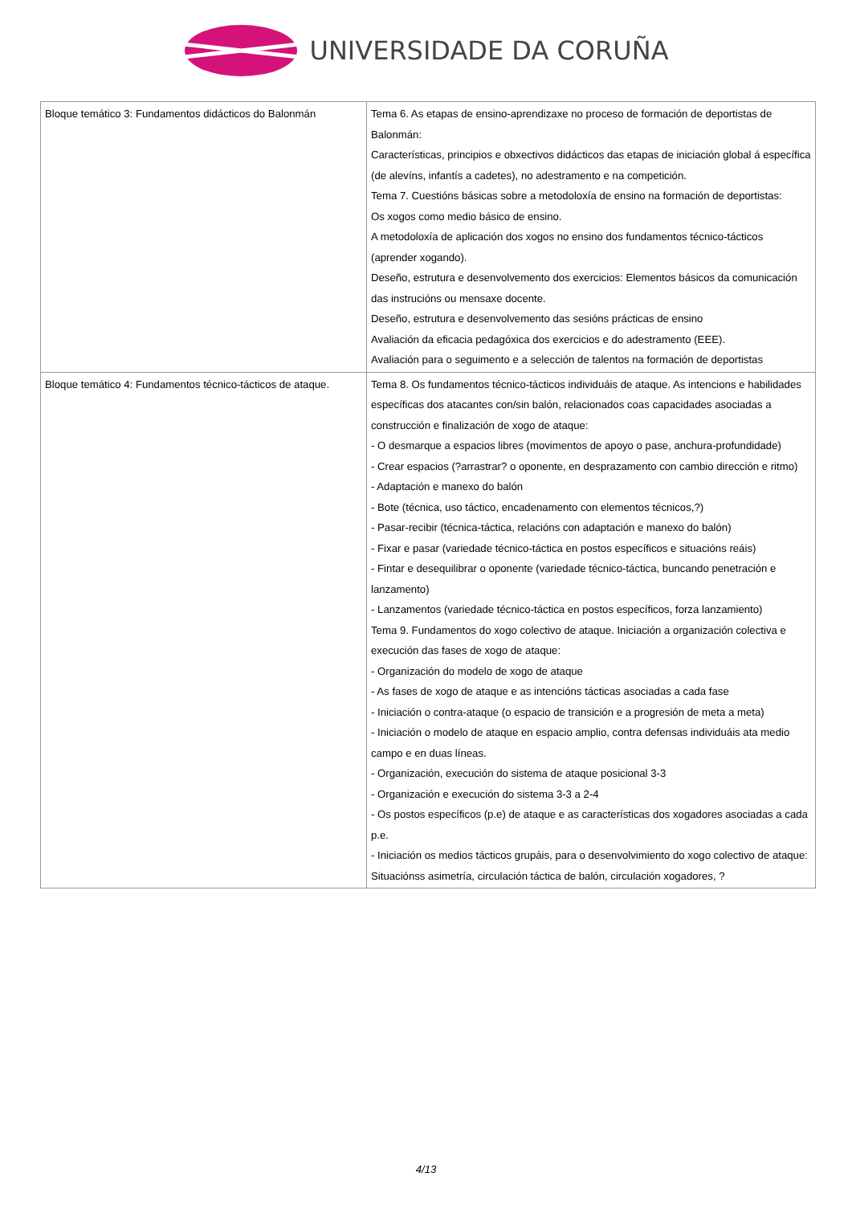UNIVERSIDADE DA CORUÑA
| Bloque temático 3: Fundamentos didácticos do Balonmán | Tema 6. As etapas de ensino-aprendizaxe no proceso de formación de deportistas de Balonmán: Características, principios e obxectivos didácticos das etapas de iniciación global á específica (de alevíns, infantís a cadetes), no adestramento e na competición. Tema 7. Cuestións básicas sobre a metodoloxía de ensino na formación de deportistas: Os xogos como medio básico de ensino. A metodoloxía de aplicación dos xogos no ensino dos fundamentos técnico-tácticos (aprender xogando). Deseño, estrutura e desenvolvemento dos exercicios: Elementos básicos da comunicación das instrucións ou mensaxe docente. Deseño, estrutura e desenvolvemento das sesións prácticas de ensino Avaliación da eficacia pedagóxica dos exercicios e do adestramento (EEE). Avaliación para o seguimento e a selección de talentos na formación de deportistas |
| Bloque temático 4: Fundamentos técnico-tácticos de ataque. | Tema 8. Os fundamentos técnico-tácticos individuáis de ataque. As intencions e habilidades específicas dos atacantes con/sin balón, relacionados coas capacidades asociadas a construcción e finalización de xogo de ataque: - O desmarque a espacios libres (movimentos de apoyo o pase, anchura-profundidade) - Crear espacios (?arrastrar? o oponente, en desprazamento con cambio dirección e ritmo) - Adaptación e manexo do balón - Bote (técnica, uso táctico, encadenamento con elementos técnicos,?) - Pasar-recibir (técnica-táctica, relacións con adaptación e manexo do balón) - Fixar e pasar (variedade técnico-táctica en postos específicos e situacións reáis) - Fintar e desequilibrar o oponente (variedade técnico-táctica, buncando penetración e lanzamento) - Lanzamentos (variedade técnico-táctica en postos específicos, forza lanzamiento) Tema 9. Fundamentos do xogo colectivo de ataque. Iniciación a organización colectiva e execución das fases de xogo de ataque: - Organización do modelo de xogo de ataque - As fases de xogo de ataque e as intencións tácticas asociadas a cada fase - Iniciación o contra-ataque (o espacio de transición e a progresión de meta a meta) - Iniciación o modelo de ataque en espacio amplio, contra defensas individuáis ata medio campo e en duas líneas. - Organización, execución do sistema de ataque posicional 3-3 - Organización e execución do sistema 3-3 a 2-4 - Os postos específicos (p.e) de ataque e as características dos xogadores asociadas a cada p.e. - Iniciación os medios tácticos grupáis, para o desenvolvimiento do xogo colectivo de ataque: Situaciónss asimetría, circulación táctica de balón, circulación xogadores, ? |
4/13